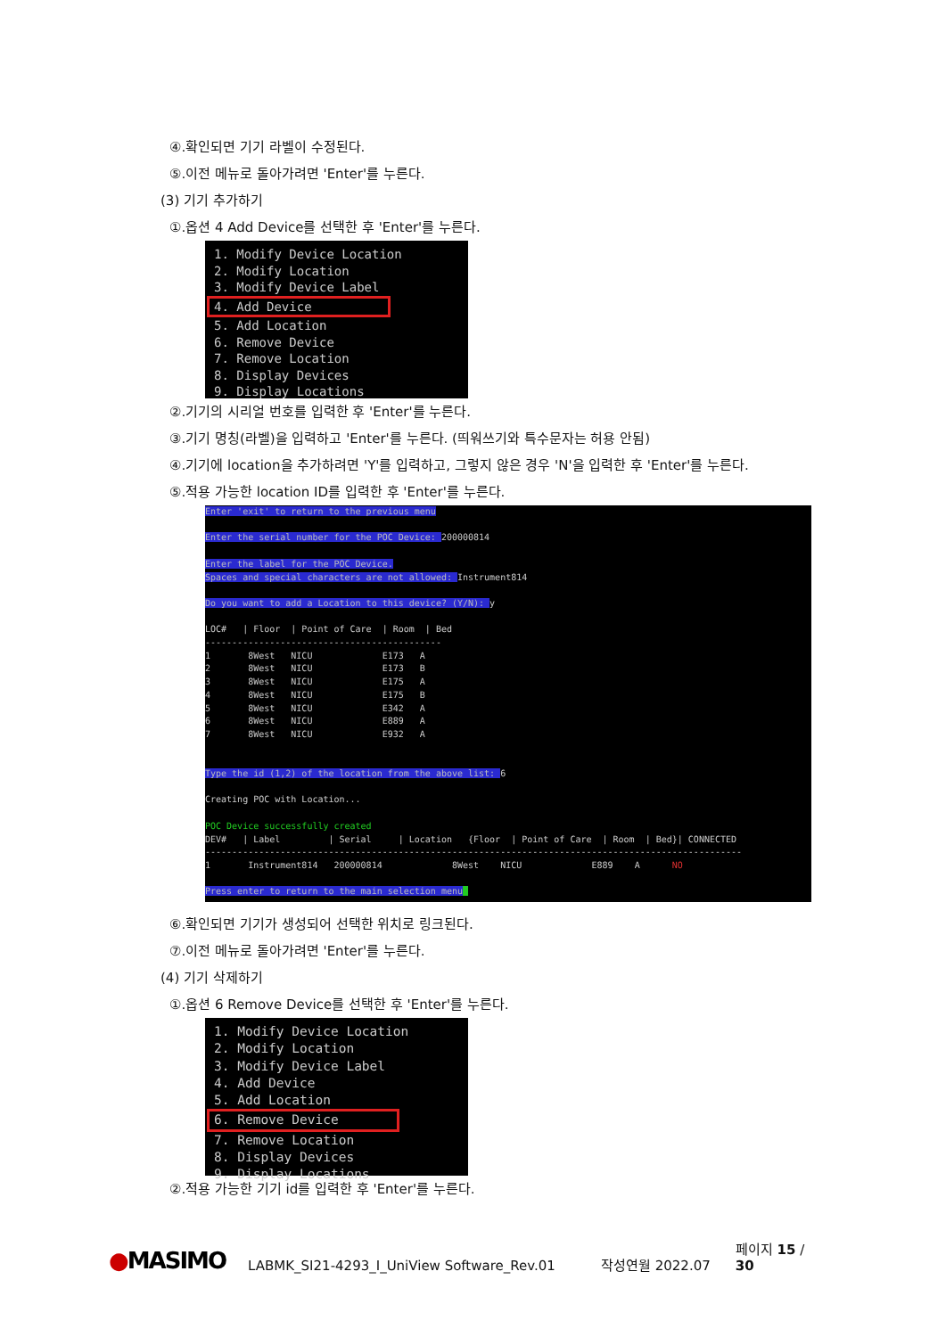④.확인되면 기기 라벨이 수정된다.
⑤.이전 메뉴로 돌아가려면 'Enter'를 누른다.
(3) 기기 추가하기
①.옵션 4 Add Device를 선택한 후 'Enter'를 누른다.
1. Modify Device Location 2. Modify Location 3. Modify Device Label 4. Add Device 5. Add Location 6. Remove Device 7. Remove Location 8. Display Devices 9. Display Locations
②.기기의 시리얼 번호를 입력한 후 'Enter'를 누른다.
③.기기 명칭(라벨)을 입력하고 'Enter'를 누른다. (띄워쓰기와 특수문자는 허용 안됨)
④.기기에 location을 추가하려면 'Y'를 입력하고, 그렇지 않은 경우 'N'을 입력한 후 'Enter'를 누른다.
⑤.적용 가능한 location ID를 입력한 후 'Enter'를 누른다.
Enter 'exit' to return to the previous menu Enter the serial number for the POC Device: 200000814 Enter the label for the POC Device. Spaces and special characters are not allowed: Instrument814 Do you want to add a Location to this device? (Y/N): y LOC# | Floor | Point of Care | Room | Bed -------------------------------------------- 1 8West NICU E173 A 2 8West NICU E173 B 3 8West NICU E175 A 4 8West NICU E175 B 5 8West NICU E342 A 6 8West NICU E889 A 7 8West NICU E932 A Type the id (1,2) of the location from the above list: 6 Creating POC with Location... POC Device successfully created DEV# | Label | Serial | Location {Floor | Point of Care | Room | Bed}| CONNECTED ---------------------------------------------------------------------------------------------------- 1 Instrument814 200000814 8West NICU E889 A NO Press enter to return to the main selection menu
⑥.확인되면 기기가 생성되어 선택한 위치로 링크된다.
⑦.이전 메뉴로 돌아가려면 'Enter'를 누른다.
(4) 기기 삭제하기
①.옵션 6 Remove Device를 선택한 후 'Enter'를 누른다.
1. Modify Device Location 2. Modify Location 3. Modify Device Label 4. Add Device 5. Add Location 6. Remove Device 7. Remove Location 8. Display Devices 9. Display Locations
②.적용 가능한 기기 id를 입력한 후 'Enter'를 누른다.
●MASIMO LABMK_SI21-4293_I_UniView Software_Rev.01 작성연월 2022.07 페이지 15 / 30